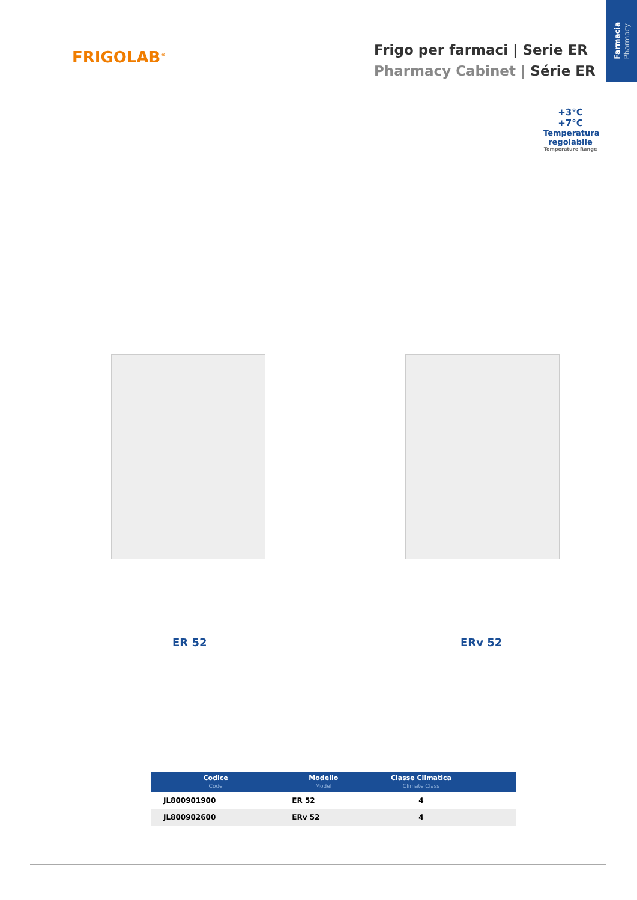Farmacia
Pharmacy
FRIGOLAB<sup>®</sup>
Frigo per farmaci | Serie ER
Pharmacy Cabinet | Série ER
+3°C
+7°C
Temperatura
regolabile
Temperature Range
ER 52 ERv 52
| Codice Code | Modello Model | Classe Climatica Climate Class | |
| --- | --- | --- | --- |
| JL800901900 | ER 52 | 4 | |
| JL800902600 | ERv 52 | 4 | |